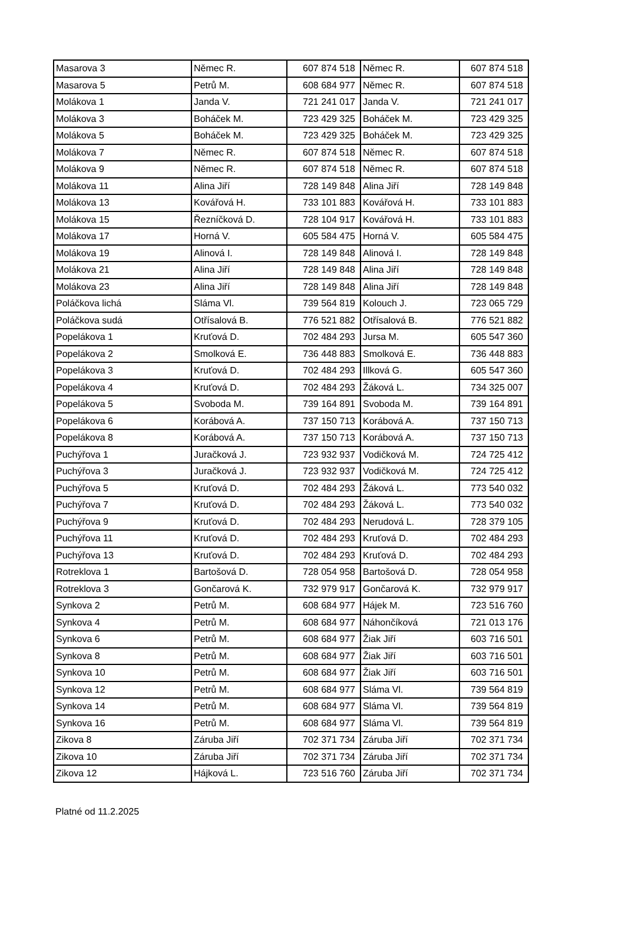| Masarova 3 | Němec R. | 607 874 518 | Němec R. | 607 874 518 |
| Masarova 5 | Petrů M. | 608 684 977 | Němec R. | 607 874 518 |
| Molákova 1 | Janda V. | 721 241 017 | Janda V. | 721 241 017 |
| Molákova 3 | Boháček M. | 723 429 325 | Boháček M. | 723 429 325 |
| Molákova 5 | Boháček M. | 723 429 325 | Boháček M. | 723 429 325 |
| Molákova 7 | Němec R. | 607 874 518 | Němec R. | 607 874 518 |
| Molákova 9 | Němec R. | 607 874 518 | Němec R. | 607 874 518 |
| Molákova 11 | Alina Jiří | 728 149 848 | Alina Jiří | 728 149 848 |
| Molákova 13 | Kovářová H. | 733 101 883 | Kovářová H. | 733 101 883 |
| Molákova 15 | Řezníčková D. | 728 104 917 | Kovářová H. | 733 101 883 |
| Molákova 17 | Horná V. | 605 584 475 | Horná V. | 605 584 475 |
| Molákova 19 | Alinová I. | 728 149 848 | Alinová I. | 728 149 848 |
| Molákova 21 | Alina Jiří | 728 149 848 | Alina Jiří | 728 149 848 |
| Molákova 23 | Alina Jiří | 728 149 848 | Alina Jiří | 728 149 848 |
| Poláčkova lichá | Sláma Vl. | 739 564 819 | Kolouch J. | 723 065 729 |
| Poláčkova sudá | Otřísalová B. | 776 521 882 | Otřísalová B. | 776 521 882 |
| Popelákova 1 | Kruťová D. | 702 484 293 | Jursa M. | 605 547 360 |
| Popelákova 2 | Smolková E. | 736 448 883 | Smolková E. | 736 448 883 |
| Popelákova 3 | Kruťová D. | 702 484 293 | Illková G. | 605 547 360 |
| Popelákova 4 | Kruťová D. | 702 484 293 | Žáková L. | 734 325 007 |
| Popelákova 5 | Svoboda M. | 739 164 891 | Svoboda M. | 739 164 891 |
| Popelákova 6 | Korábová A. | 737 150 713 | Korábová A. | 737 150 713 |
| Popelákova 8 | Korábová A. | 737 150 713 | Korábová A. | 737 150 713 |
| Puchýřova 1 | Juračková J. | 723 932 937 | Vodičková M. | 724 725 412 |
| Puchýřova 3 | Juračková J. | 723 932 937 | Vodičková M. | 724 725 412 |
| Puchýřova 5 | Kruťová D. | 702 484 293 | Žáková L. | 773 540 032 |
| Puchýřova 7 | Kruťová D. | 702 484 293 | Žáková L. | 773 540 032 |
| Puchýřova 9 | Kruťová D. | 702 484 293 | Nerudová L. | 728 379 105 |
| Puchýřova 11 | Kruťová D. | 702 484 293 | Kruťová D. | 702 484 293 |
| Puchýřova 13 | Kruťová D. | 702 484 293 | Kruťová D. | 702 484 293 |
| Rotreklova 1 | Bartošová D. | 728 054 958 | Bartošová D. | 728 054 958 |
| Rotreklova 3 | Gončarová K. | 732 979 917 | Gončarová K. | 732 979 917 |
| Synkova 2 | Petrů M. | 608 684 977 | Hájek M. | 723 516 760 |
| Synkova 4 | Petrů M. | 608 684 977 | Náhončíková | 721 013 176 |
| Synkova 6 | Petrů M. | 608 684 977 | Žiak Jiří | 603 716 501 |
| Synkova 8 | Petrů M. | 608 684 977 | Žiak Jiří | 603 716 501 |
| Synkova 10 | Petrů M. | 608 684 977 | Žiak Jiří | 603 716 501 |
| Synkova 12 | Petrů M. | 608 684 977 | Sláma Vl. | 739 564 819 |
| Synkova 14 | Petrů M. | 608 684 977 | Sláma Vl. | 739 564 819 |
| Synkova 16 | Petrů M. | 608 684 977 | Sláma Vl. | 739 564 819 |
| Zikova 8 | Záruba Jiří | 702 371 734 | Záruba Jiří | 702 371 734 |
| Zikova 10 | Záruba Jiří | 702 371 734 | Záruba Jiří | 702 371 734 |
| Zikova 12 | Hájková L. | 723 516 760 | Záruba Jiří | 702 371 734 |
Platné od 11.2.2025